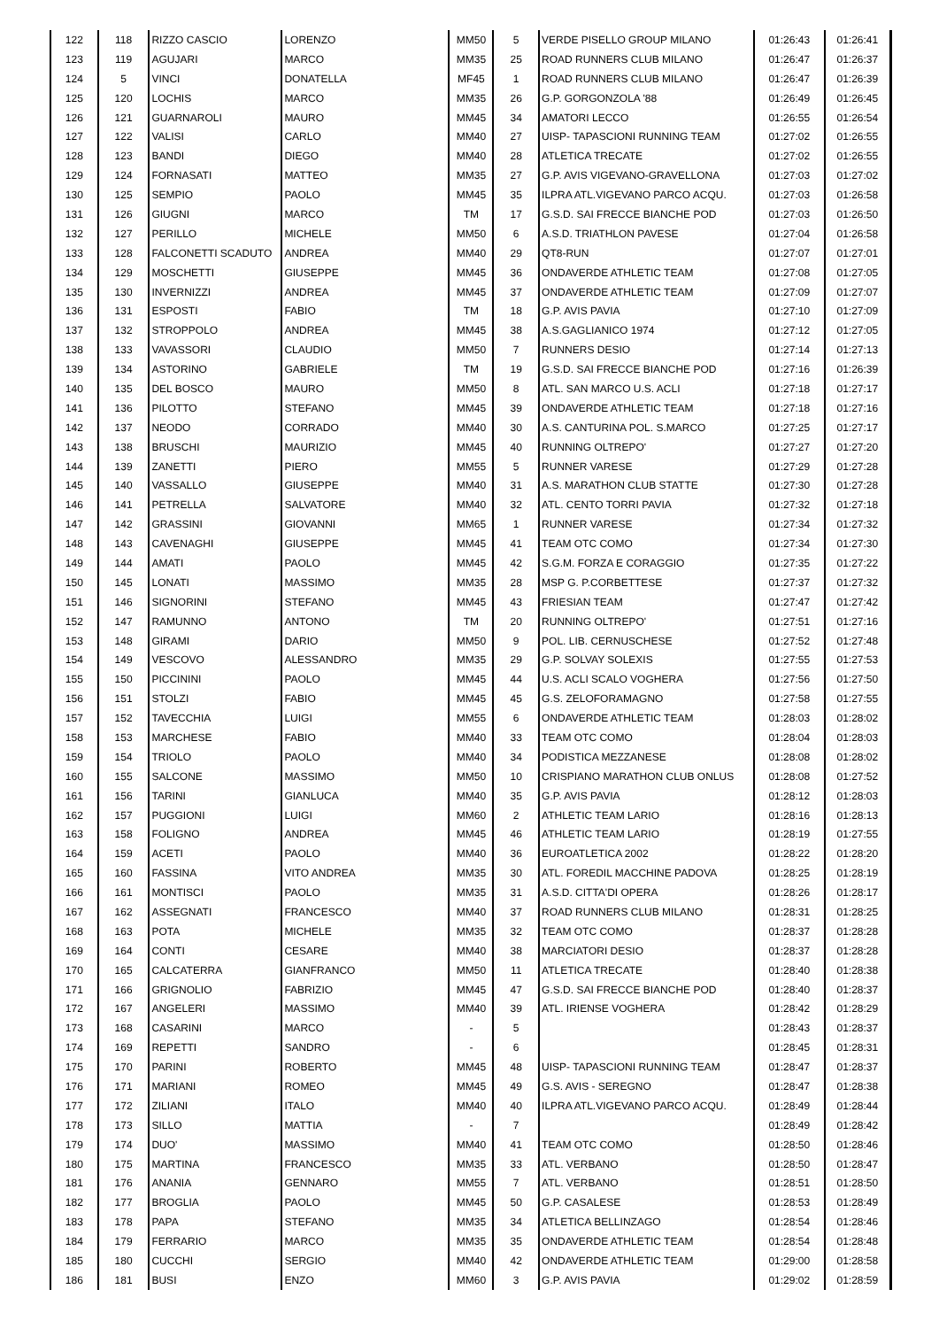| 122 | 118 | RIZZO CASCIO | LORENZO | MM50 | 5 | VERDE PISELLO GROUP MILANO | 01:26:43 | 01:26:41 |
| 123 | 119 | AGUJARI | MARCO | MM35 | 25 | ROAD RUNNERS CLUB MILANO | 01:26:47 | 01:26:37 |
| 124 | 5 | VINCI | DONATELLA | MF45 | 1 | ROAD RUNNERS CLUB MILANO | 01:26:47 | 01:26:39 |
| 125 | 120 | LOCHIS | MARCO | MM35 | 26 | G.P. GORGONZOLA '88 | 01:26:49 | 01:26:45 |
| 126 | 121 | GUARNAROLI | MAURO | MM45 | 34 | AMATORI LECCO | 01:26:55 | 01:26:54 |
| 127 | 122 | VALISI | CARLO | MM40 | 27 | UISP- TAPASCIONI RUNNING TEAM | 01:27:02 | 01:26:55 |
| 128 | 123 | BANDI | DIEGO | MM40 | 28 | ATLETICA TRECATE | 01:27:02 | 01:26:55 |
| 129 | 124 | FORNASATI | MATTEO | MM35 | 27 | G.P. AVIS VIGEVANO-GRAVELLONA | 01:27:03 | 01:27:02 |
| 130 | 125 | SEMPIO | PAOLO | MM45 | 35 | ILPRA ATL.VIGEVANO PARCO ACQU. | 01:27:03 | 01:26:58 |
| 131 | 126 | GIUGNI | MARCO | TM | 17 | G.S.D. SAI FRECCE BIANCHE POD | 01:27:03 | 01:26:50 |
| 132 | 127 | PERILLO | MICHELE | MM50 | 6 | A.S.D. TRIATHLON PAVESE | 01:27:04 | 01:26:58 |
| 133 | 128 | FALCONETTI SCADUTO | ANDREA | MM40 | 29 | QT8-RUN | 01:27:07 | 01:27:01 |
| 134 | 129 | MOSCHETTI | GIUSEPPE | MM45 | 36 | ONDAVERDE ATHLETIC TEAM | 01:27:08 | 01:27:05 |
| 135 | 130 | INVERNIZZI | ANDREA | MM45 | 37 | ONDAVERDE ATHLETIC TEAM | 01:27:09 | 01:27:07 |
| 136 | 131 | ESPOSTI | FABIO | TM | 18 | G.P. AVIS PAVIA | 01:27:10 | 01:27:09 |
| 137 | 132 | STROPPOLO | ANDREA | MM45 | 38 | A.S.GAGLIANICO 1974 | 01:27:12 | 01:27:05 |
| 138 | 133 | VAVASSORI | CLAUDIO | MM50 | 7 | RUNNERS DESIO | 01:27:14 | 01:27:13 |
| 139 | 134 | ASTORINO | GABRIELE | TM | 19 | G.S.D. SAI FRECCE BIANCHE POD | 01:27:16 | 01:26:39 |
| 140 | 135 | DEL BOSCO | MAURO | MM50 | 8 | ATL. SAN MARCO U.S. ACLI | 01:27:18 | 01:27:17 |
| 141 | 136 | PILOTTO | STEFANO | MM45 | 39 | ONDAVERDE ATHLETIC TEAM | 01:27:18 | 01:27:16 |
| 142 | 137 | NEODO | CORRADO | MM40 | 30 | A.S. CANTURINA POL. S.MARCO | 01:27:25 | 01:27:17 |
| 143 | 138 | BRUSCHI | MAURIZIO | MM45 | 40 | RUNNING OLTREPO' | 01:27:27 | 01:27:20 |
| 144 | 139 | ZANETTI | PIERO | MM55 | 5 | RUNNER VARESE | 01:27:29 | 01:27:28 |
| 145 | 140 | VASSALLO | GIUSEPPE | MM40 | 31 | A.S. MARATHON CLUB STATTE | 01:27:30 | 01:27:28 |
| 146 | 141 | PETRELLA | SALVATORE | MM40 | 32 | ATL. CENTO TORRI PAVIA | 01:27:32 | 01:27:18 |
| 147 | 142 | GRASSINI | GIOVANNI | MM65 | 1 | RUNNER VARESE | 01:27:34 | 01:27:32 |
| 148 | 143 | CAVENAGHI | GIUSEPPE | MM45 | 41 | TEAM OTC COMO | 01:27:34 | 01:27:30 |
| 149 | 144 | AMATI | PAOLO | MM45 | 42 | S.G.M. FORZA E CORAGGIO | 01:27:35 | 01:27:22 |
| 150 | 145 | LONATI | MASSIMO | MM35 | 28 | MSP G. P.CORBETTESE | 01:27:37 | 01:27:32 |
| 151 | 146 | SIGNORINI | STEFANO | MM45 | 43 | FRIESIAN TEAM | 01:27:47 | 01:27:42 |
| 152 | 147 | RAMUNNO | ANTONO | TM | 20 | RUNNING OLTREPO' | 01:27:51 | 01:27:16 |
| 153 | 148 | GIRAMI | DARIO | MM50 | 9 | POL. LIB. CERNUSCHESE | 01:27:52 | 01:27:48 |
| 154 | 149 | VESCOVO | ALESSANDRO | MM35 | 29 | G.P. SOLVAY SOLEXIS | 01:27:55 | 01:27:53 |
| 155 | 150 | PICCININI | PAOLO | MM45 | 44 | U.S. ACLI SCALO VOGHERA | 01:27:56 | 01:27:50 |
| 156 | 151 | STOLZI | FABIO | MM45 | 45 | G.S. ZELOFORAMAGNO | 01:27:58 | 01:27:55 |
| 157 | 152 | TAVECCHIA | LUIGI | MM55 | 6 | ONDAVERDE ATHLETIC TEAM | 01:28:03 | 01:28:02 |
| 158 | 153 | MARCHESE | FABIO | MM40 | 33 | TEAM OTC COMO | 01:28:04 | 01:28:03 |
| 159 | 154 | TRIOLO | PAOLO | MM40 | 34 | PODISTICA MEZZANESE | 01:28:08 | 01:28:02 |
| 160 | 155 | SALCONE | MASSIMO | MM50 | 10 | CRISPIANO MARATHON CLUB ONLUS | 01:28:08 | 01:27:52 |
| 161 | 156 | TARINI | GIANLUCA | MM40 | 35 | G.P. AVIS PAVIA | 01:28:12 | 01:28:03 |
| 162 | 157 | PUGGIONI | LUIGI | MM60 | 2 | ATHLETIC TEAM LARIO | 01:28:16 | 01:28:13 |
| 163 | 158 | FOLIGNO | ANDREA | MM45 | 46 | ATHLETIC TEAM LARIO | 01:28:19 | 01:27:55 |
| 164 | 159 | ACETI | PAOLO | MM40 | 36 | EUROATLETICA 2002 | 01:28:22 | 01:28:20 |
| 165 | 160 | FASSINA | VITO ANDREA | MM35 | 30 | ATL. FOREDIL MACCHINE PADOVA | 01:28:25 | 01:28:19 |
| 166 | 161 | MONTISCI | PAOLO | MM35 | 31 | A.S.D. CITTA'DI OPERA | 01:28:26 | 01:28:17 |
| 167 | 162 | ASSEGNATI | FRANCESCO | MM40 | 37 | ROAD RUNNERS CLUB MILANO | 01:28:31 | 01:28:25 |
| 168 | 163 | POTA | MICHELE | MM35 | 32 | TEAM OTC COMO | 01:28:37 | 01:28:28 |
| 169 | 164 | CONTI | CESARE | MM40 | 38 | MARCIATORI DESIO | 01:28:37 | 01:28:28 |
| 170 | 165 | CALCATERRA | GIANFRANCO | MM50 | 11 | ATLETICA TRECATE | 01:28:40 | 01:28:38 |
| 171 | 166 | GRIGNOLIO | FABRIZIO | MM45 | 47 | G.S.D. SAI FRECCE BIANCHE POD | 01:28:40 | 01:28:37 |
| 172 | 167 | ANGELERI | MASSIMO | MM40 | 39 | ATL. IRIENSE VOGHERA | 01:28:42 | 01:28:29 |
| 173 | 168 | CASARINI | MARCO | - | 5 | | 01:28:43 | 01:28:37 |
| 174 | 169 | REPETTI | SANDRO | - | 6 | | 01:28:45 | 01:28:31 |
| 175 | 170 | PARINI | ROBERTO | MM45 | 48 | UISP- TAPASCIONI RUNNING TEAM | 01:28:47 | 01:28:37 |
| 176 | 171 | MARIANI | ROMEO | MM45 | 49 | G.S. AVIS - SEREGNO | 01:28:47 | 01:28:38 |
| 177 | 172 | ZILIANI | ITALO | MM40 | 40 | ILPRA ATL.VIGEVANO PARCO ACQU. | 01:28:49 | 01:28:44 |
| 178 | 173 | SILLO | MATTIA | - | 7 | | 01:28:49 | 01:28:42 |
| 179 | 174 | DUO' | MASSIMO | MM40 | 41 | TEAM OTC COMO | 01:28:50 | 01:28:46 |
| 180 | 175 | MARTINA | FRANCESCO | MM35 | 33 | ATL. VERBANO | 01:28:50 | 01:28:47 |
| 181 | 176 | ANANIA | GENNARO | MM55 | 7 | ATL. VERBANO | 01:28:51 | 01:28:50 |
| 182 | 177 | BROGLIA | PAOLO | MM45 | 50 | G.P. CASALESE | 01:28:53 | 01:28:49 |
| 183 | 178 | PAPA | STEFANO | MM35 | 34 | ATLETICA BELLINZAGO | 01:28:54 | 01:28:46 |
| 184 | 179 | FERRARIO | MARCO | MM35 | 35 | ONDAVERDE ATHLETIC TEAM | 01:28:54 | 01:28:48 |
| 185 | 180 | CUCCHI | SERGIO | MM40 | 42 | ONDAVERDE ATHLETIC TEAM | 01:29:00 | 01:28:58 |
| 186 | 181 | BUSI | ENZO | MM60 | 3 | G.P. AVIS PAVIA | 01:29:02 | 01:28:59 |